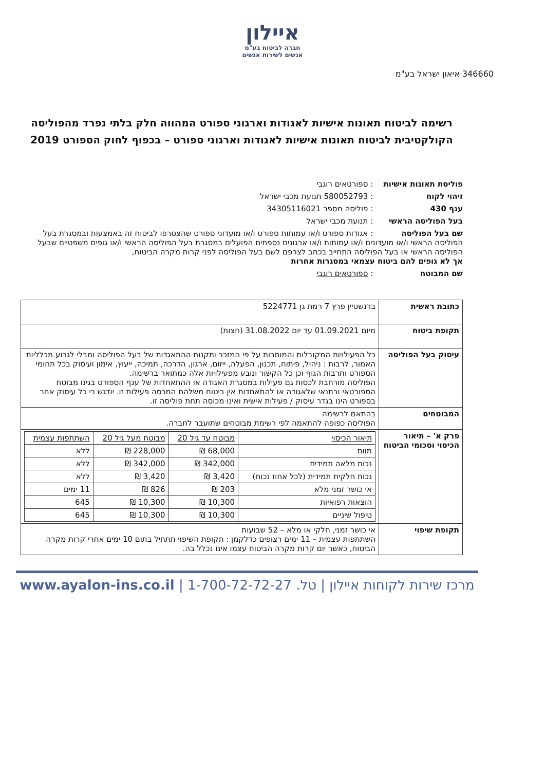איילון
חברה לביטוח בע"מ
אנשים לשירות אנשים
346660 איאון ישראל בע"מ
רשימה לביטוח תאונות אישיות לאגודות וארגוני ספורט המהווה חלק בלתי נפרד מהפוליסה הקולקטיבית לביטוח תאונות אישיות לאגודות וארגוני ספורט – בכפוף לחוק הספורט 2019
פוליסת תאונות אישיות : ספורטאים רוגבי
זיהוי לקוח : 580052793 תנועת מכבי ישראל
ענף 430 : פוליסה מספר 34305116021
בעל הפוליסה הראשי : תנועת מכבי ישראל
שם בעל הפוליסה : אגודות ספורט ו/או עמותות ספורט ו/או מועדוני ספורט שהצטרפו לביטוח זה באמצעות ובמסגרת בעל הפוליסה הראשי ו/או מועדונים ו/או עמותות ו/או ארגונים נספחים הפועלים במסגרת בעל הפוליסה הראשי ו/או גופים משפטיים שבעל הפוליסה הראשי או בעל הפוליסה התחייב בכתב לצרפם לשם בעל הפוליסה לפני קרות מקרה הביטוח, אך לא גופים להם ביטוח עצמאי במסגרות אחרות
שם המבוטח : ספורטאים רוגבי
| כתובת ראשית | ברנשטיין פרץ 7 רמת גן 5224771 |
| תקופת ביטוח | מיום 01.09.2021 עד יום 31.08.2022 (חצות) |
| עיסוק בעל הפוליסה | כל הפעילויות המקובלות והמותרות על פי המזכר ותקנות ההתאגדות של בעל הפוליסה ומבלי לגרוע מכלליות האמור, לרבות : ניהול, פיתוח, תכנון, הפעלה, ייזום, ארגון, הדרכה, תמיכה, ייעוץ, אימון ועיסוק בכל תחומי הספורט ותרבות הגוף וכן כל הקשור ונובע מפעילויות אלה כמתואר ברשימה. הפוליסה מורחבת לכסות גם פעילות במסגרת האגודה או ההתאחדות של ענף הספורט בגינו מבוטח הספורטאי ובתנאי שלאגודה או להתאחדות אין ביטוח משלהם המכסה פעילות זו. יודגש כי כל עיסוק אחר בספורט הינו בגדר עיסוק / פעילות אישית ואינו מכוסה תחת פוליסה זו. |
| המבוטחים | בהתאם לרשימה הפוליסה כפופה להתאמה לפי רשימת מבוטחים שתועבר לחברה. |
| פרק א' – תיאור הכיסוי וסכומי הביטוח | / תיאור הכיסוי / מבוטח עד גיל 20 / מבוטח מעל גיל 20 / השתתפות עצמית / / מוות / 68,000 ₪ / 228,000 ₪ / ללא / / נכות מלאה תמידית / 342,000 ₪ / 342,000 ₪ / ללא / / נכות חלקית תמידית (לכל אחוז נכות) / 3,420 ₪ / 3,420 ₪ / ללא / / אי כושר זמני מלא / 203 ₪ / 826 ₪ / 11 ימים / / הוצאות רפואיות / 10,300 ₪ / 10,300 ₪ / 645 / / טיפול שיניים / 10,300 ₪ / 10,300 ₪ / 645 / |
| תקופת שיפוי | אי כושר זמני, חלקי או מלא – 52 שבועות השתתפות עצמית – 11 ימים רצופים כדלקמן : תקופת השיפוי תתחיל בתום 10 ימים אחרי קרות מקרה הביטוח, כאשר יום קרות מקרה הביטוח עצמו אינו נכלל בה. |
מרכז שירות לקוחות איילון | טל. 1-700-72-72-27 | www.ayalon-ins.co.il